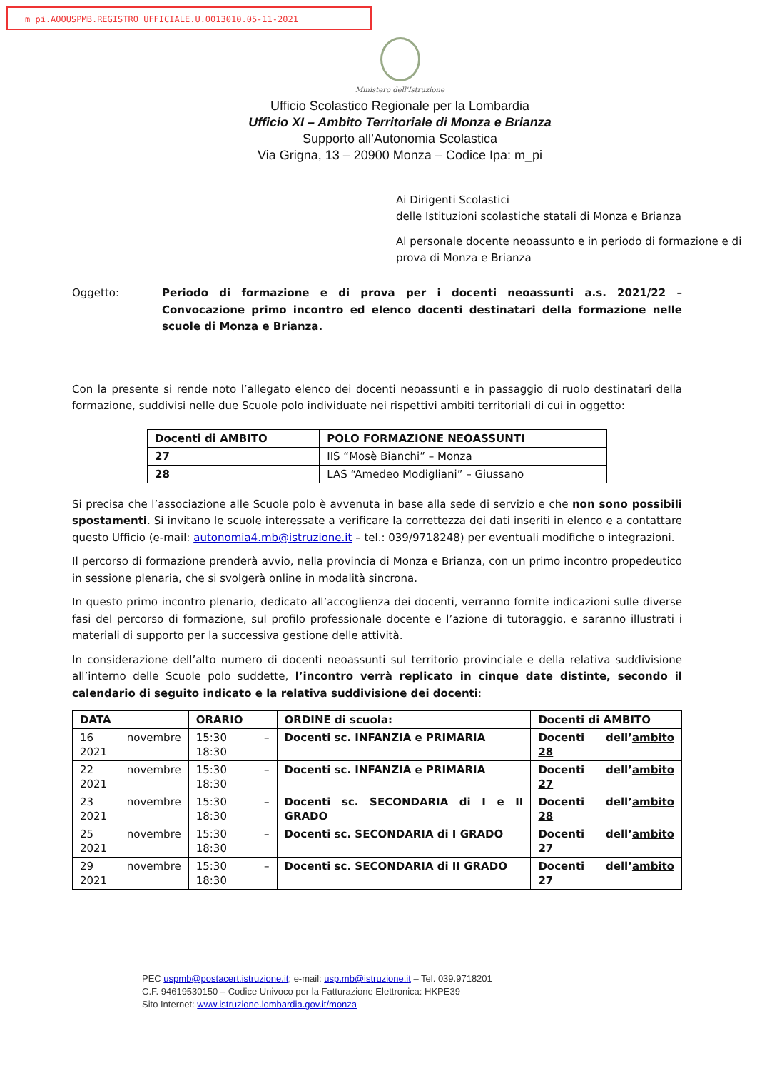m_pi.AOOUSPMB.REGISTRO UFFICIALE.U.0013010.05-11-2021
Ministero dell'Istruzione
Ufficio Scolastico Regionale per la Lombardia
Ufficio XI – Ambito Territoriale di Monza e Brianza
Supporto all’Autonomia Scolastica
Via Grigna, 13 – 20900 Monza – Codice Ipa: m_pi
Ai Dirigenti Scolastici
delle Istituzioni scolastiche statali di Monza e Brianza
Al personale docente neoassunto e in periodo di formazione e di prova di Monza e Brianza
Oggetto: Periodo di formazione e di prova per i docenti neoassunti a.s. 2021/22 – Convocazione primo incontro ed elenco docenti destinatari della formazione nelle scuole di Monza e Brianza.
Con la presente si rende noto l’allegato elenco dei docenti neoassunti e in passaggio di ruolo destinatari della formazione, suddivisi nelle due Scuole polo individuate nei rispettivi ambiti territoriali di cui in oggetto:
| Docenti di AMBITO | POLO FORMAZIONE NEOASSUNTI |
| --- | --- |
| 27 | IIS “Mosè Bianchi” – Monza |
| 28 | LAS “Amedeo Modigliani” – Giussano |
Si precisa che l’associazione alle Scuole polo è avvenuta in base alla sede di servizio e che non sono possibili spostamenti. Si invitano le scuole interessate a verificare la correttezza dei dati inseriti in elenco e a contattare questo Ufficio (e-mail: autonomia4.mb@istruzione.it – tel.: 039/9718248) per eventuali modifiche o integrazioni.
Il percorso di formazione prenderà avvio, nella provincia di Monza e Brianza, con un primo incontro propedeutico in sessione plenaria, che si svolgerà online in modalità sincrona.
In questo primo incontro plenario, dedicato all’accoglienza dei docenti, verranno fornite indicazioni sulle diverse fasi del percorso di formazione, sul profilo professionale docente e l’azione di tutoraggio, e saranno illustrati i materiali di supporto per la successiva gestione delle attività.
In considerazione dell’alto numero di docenti neoassunti sul territorio provinciale e della relativa suddivisione all’interno delle Scuole polo suddette, l’incontro verrà replicato in cinque date distinte, secondo il calendario di seguito indicato e la relativa suddivisione dei docenti:
| DATA | ORARIO | ORDINE di scuola: | Docenti di AMBITO |
| --- | --- | --- | --- |
| 16 novembre 2021 | 15:30 – 18:30 | Docenti sc. INFANZIA e PRIMARIA | Docenti dell’ ambito 28 |
| 22 novembre 2021 | 15:30 – 18:30 | Docenti sc. INFANZIA e PRIMARIA | Docenti dell’ ambito 27 |
| 23 novembre 2021 | 15:30 – 18:30 | Docenti sc. SECONDARIA di I e II GRADO | Docenti dell’ ambito 28 |
| 25 novembre 2021 | 15:30 – 18:30 | Docenti sc. SECONDARIA di I GRADO | Docenti dell’ ambito 27 |
| 29 novembre 2021 | 15:30 – 18:30 | Docenti sc. SECONDARIA di II GRADO | Docenti dell’ ambito 27 |
PEC uspmb@postacert.istruzione.it; e-mail: usp.mb@istruzione.it – Tel. 039.9718201
C.F. 94619530150 – Codice Univoco per la Fatturazione Elettronica: HKPE39
Sito Internet: www.istruzione.lombardia.gov.it/monza